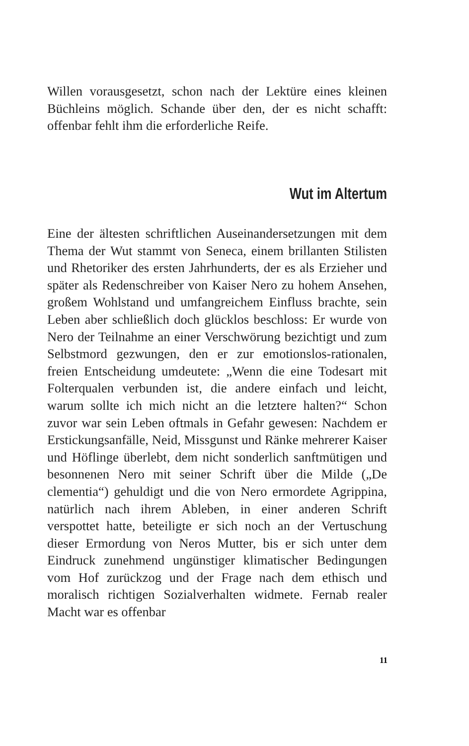Willen vorausgesetzt, schon nach der Lektüre eines kleinen Büchleins möglich. Schande über den, der es nicht schafft: offenbar fehlt ihm die erforderliche Reife.
Wut im Altertum
Eine der ältesten schriftlichen Auseinandersetzungen mit dem Thema der Wut stammt von Seneca, einem brillanten Stilisten und Rhetoriker des ersten Jahrhunderts, der es als Erzieher und später als Redenschreiber von Kaiser Nero zu hohem Ansehen, großem Wohlstand und umfangreichem Einfluss brachte, sein Leben aber schließlich doch glücklos beschloss: Er wurde von Nero der Teilnahme an einer Verschwörung bezichtigt und zum Selbstmord gezwungen, den er zur emotionslos-rationalen, freien Entscheidung umdeutete: „Wenn die eine Todesart mit Folterqualen verbunden ist, die andere einfach und leicht, warum sollte ich mich nicht an die letztere halten?“ Schon zuvor war sein Leben oftmals in Gefahr gewesen: Nachdem er Erstickungsanfälle, Neid, Missgunst und Ränke mehrerer Kaiser und Höflinge überlebt, dem nicht sonderlich sanftmütigen und besonnenen Nero mit seiner Schrift über die Milde („De clementia“) gehuldigt und die von Nero ermordete Agrippina, natürlich nach ihrem Ableben, in einer anderen Schrift verspottet hatte, beteiligte er sich noch an der Vertuschung dieser Ermordung von Neros Mutter, bis er sich unter dem Eindruck zunehmend ungünstiger klimatischer Bedingungen vom Hof zurückzog und der Frage nach dem ethisch und moralisch richtigen Sozialverhalten widmete. Fernab realer Macht war es offenbar
11